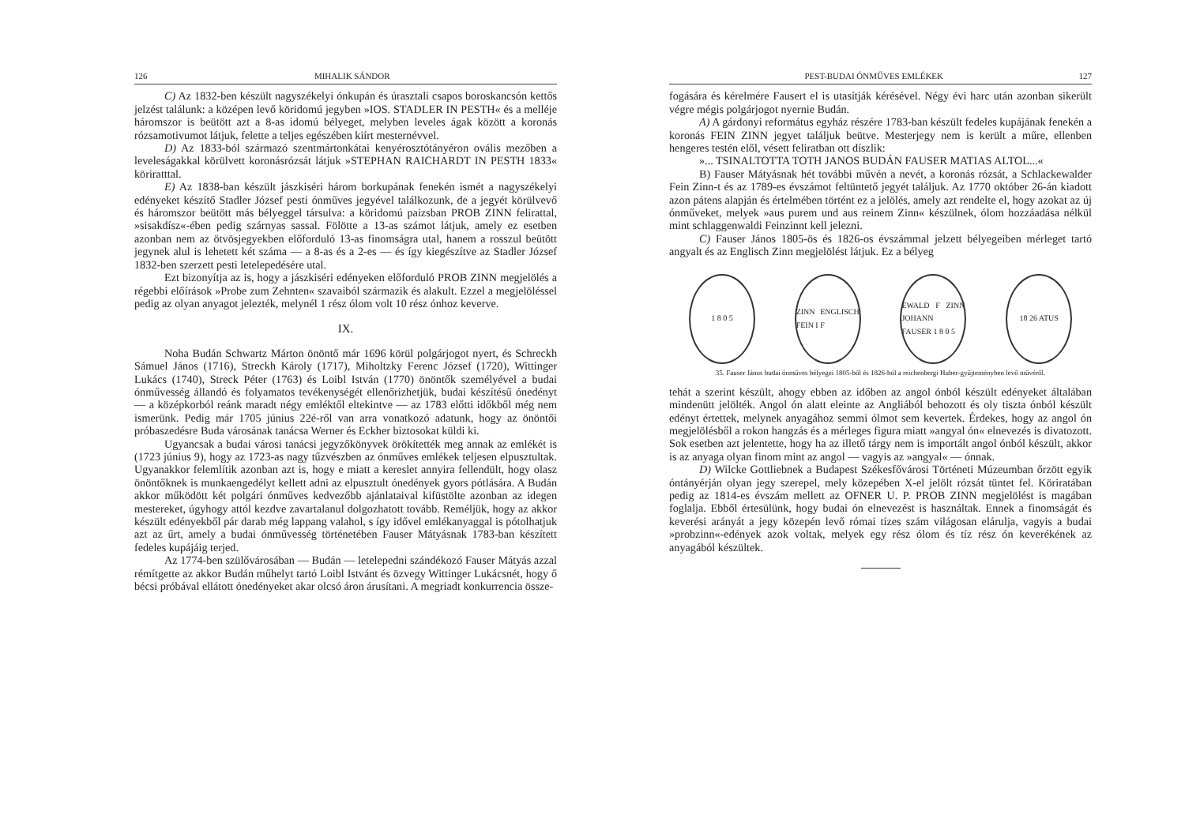126 MIHALIK SÁNDOR
C) Az 1832-ben készült nagyszékelyi ónkupán és úrasztali csapos boroskancsón kettős jelzést találunk: a középen levő köridomú jegyben »IOS. STADLER IN PESTH« és a melléje háromszor is beütött azt a 8-as idomú bélyeget, melyben leveles ágak között a koronás rózsamotivumot látjuk, felette a teljes egészében kiírt mesternévvel.
D) Az 1833-ból származó szentmártonkátai kenyérosztótányéron ovális mezőben a leveleságakkal körülvett koronásrózsát látjuk »STEPHAN RAICHARDT IN PESTH 1833« köriratttal.
E) Az 1838-ban készült jászkiséri három borkupának fenekén ismét a nagyszékelyi edényeket készítő Stadler József pesti ónműves jegyével találkozunk, de a jegyét körülvevő és háromszor beütött más bélyeggel társulva: a köridomú paizsban PROB ZINN felirattal, »sisakdísz«-ében pedig szárnyas sassal. Fölötte a 13-as számot látjuk, amely ez esetben azonban nem az ötvösjegyekben előforduló 13-as finomságra utal, hanem a rosszul beütött jegynek alul is lehetett két száma — a 8-as és a 2-es — és így kiegészítve az Stadler József 1832-ben szerzett pesti letelepedésére utal.
Ezt bizonyítja az is, hogy a jászkiséri edényeken előforduló PROB ZINN megjelölés a régebbi előírások »Probe zum Zehnten« szavaiból származik és alakult. Ezzel a megjelöléssel pedig az olyan anyagot jelezték, melynél 1 rész ólom volt 10 rész ónhoz keverve.
IX.
Noha Budán Schwartz Márton önöntő már 1696 körül polgárjogot nyert, és Schreckh Sámuel János (1716), Streckh Károly (1717), Miholtzky Ferenc József (1720), Wittinger Lukács (1740), Streck Péter (1763) és Loibl István (1770) önöntők személyével a budai ónművesség állandó és folyamatos tevékenységét ellenőrizhetjük, budai készítésű ónedényt — a középkorból reánk maradt négy emléktől eltekintve — az 1783 előtti időkből még nem ismerünk. Pedig már 1705 június 22é-ről van arra vonatkozó adatunk, hogy az önöntői próbaszedésre Buda városának tanácsa Werner és Eckher biztosokat küldi ki.
Ugyancsak a budai városi tanácsi jegyzőkönyvek örökítették meg annak az emlékét is (1723 június 9), hogy az 1723-as nagy tűzvészben az ónműves emlékek teljesen elpusztultak. Ugyanakkor felemlítik azonban azt is, hogy e miatt a kereslet annyira fellendült, hogy olasz önöntőknek is munkaengedélyt kellett adni az elpusztult ónedények gyors pótlására. A Budán akkor működött két polgári ónműves kedvezőbb ajánlataival kifüstölte azonban az idegen mestereket, úgyhogy attól kezdve zavartalanul dolgozhatott tovább. Reméljük, hogy az akkor készült edényekből pár darab még lappang valahol, s így idővel emlékanyaggal is pótolhatjuk azt az űrt, amely a budai ónművesség történetében Fauser Mátyásnak 1783-ban készített fedeles kupájáig terjed.
Az 1774-ben szülővárosában — Budán — letelepedni szándékozó Fauser Mátyás azzal rémítgette az akkor Budán műhelyt tartó Loibl Istvánt és özvegy Wittinger Lukácsnét, hogy ő bécsi próbával ellátott ónedényeket akar olcsó áron árusítani. A megriadt konkurrencia össze-
PEST-BUDAI ÓNMŰVES EMLÉKEK 127
fogására és kérelmére Fausert el is utasítják kérésével. Négy évi harc után azonban sikerült végre mégis polgárjogot nyernie Budán.
A) A gárdonyi református egyház részére 1783-ban készült fedeles kupájának fenekén a koronás FEIN ZINN jegyet találjuk beütve. Mesterjegy nem is került a műre, ellenben hengeres testén elől, vésett feliratban ott díszlik:
»... TSINALTOTTA TOTH JANOS BUDÁN FAUSER MATIAS ALTOL...«
B) Fauser Mátyásnak hét további művén a nevét, a koronás rózsát, a Schlackewalder Fein Zinn-t és az 1789-es évszámot feltüntető jegyét találjuk. Az 1770 október 26-án kiadott azon pátens alapján és értelmében történt ez a jelölés, amely azt rendelte el, hogy azokat az új ónműveket, melyek »aus purem und aus reinem Zinn« készülnek, ólom hozzáadása nélkül mint schlaggenwaldi Feinzinnt kell jelezni.
C) Fauser János 1805-ös és 1826-os évszámmal jelzett bélyegeiben mérleget tartó angyalt és az Englisch Zinn megjelölést látjuk. Ez a bélyeg
1 8 0 5 ZINN ENGLISCH FEIN I F
EWALD F ZINN JOHANN FAUSER 1 8 0 5
18 26 ATUS
35. Fauser János budai ónműves bélyegei 1805-ből és 1826-ból a reichenbergi Huber-gyűjteményben levő művéről.
tehát a szerint készült, ahogy ebben az időben az angol ónból készült edényeket általában mindenütt jelölték. Angol ón alatt eleinte az Angliából behozott és oly tiszta ónból készült edényt értettek, melynek anyagához semmi ólmot sem kevertek. Érdekes, hogy az angol ón megjelölésből a rokon hangzás és a mérleges figura miatt »angyal ón« elnevezés is divatozott. Sok esetben azt jelentette, hogy ha az illető tárgy nem is importált angol ónból készült, akkor is az anyaga olyan finom mint az angol — vagyis az »angyal« — ónnak.
D) Wilcke Gottliebnek a Budapest Székesfővárosi Történeti Múzeumban őrzött egyik óntányérján olyan jegy szerepel, mely közepében X-el jelölt rózsát tüntet fel. Köriratában pedig az 1814-es évszám mellett az OFNER U. P. PROB ZINN megjelölést is magában foglalja. Ebből értesülünk, hogy budai ón elnevezést is használtak. Ennek a finomságát és keverési arányát a jegy közepén levő római tízes szám világosan elárulja, vagyis a budai »probzinn«-edények azok voltak, melyek egy rész ólom és tíz rész ón keverékének az anyagából készültek.